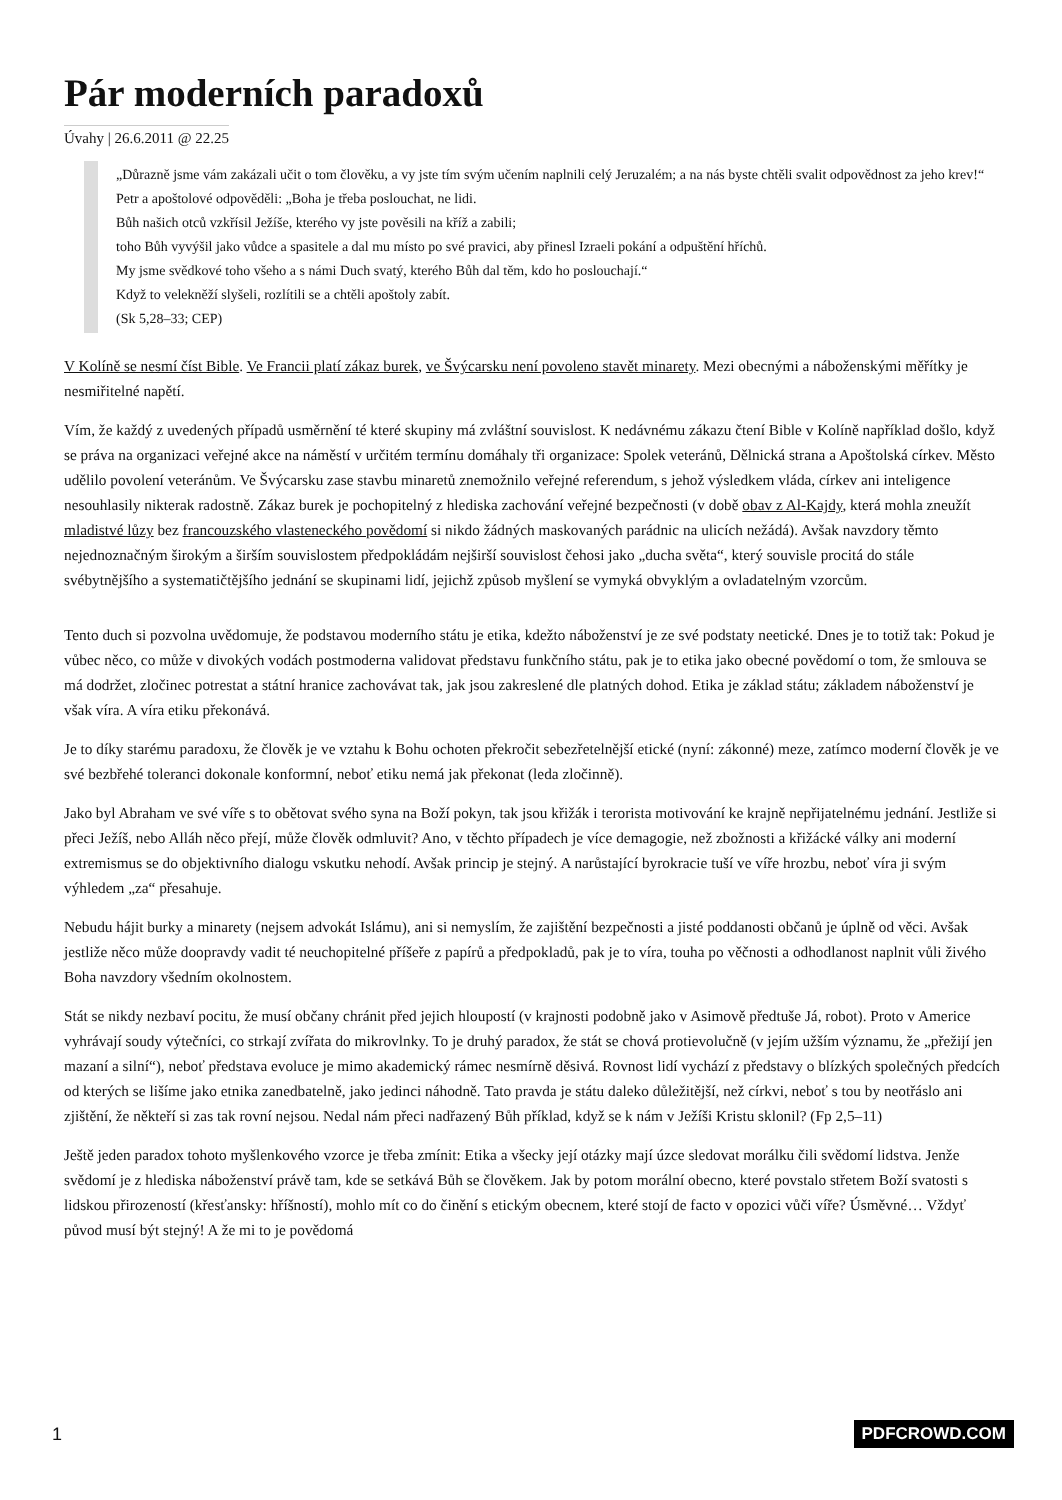Pár moderních paradoxů
Úvahy | 26.6.2011 @ 22.25
„Důrazně jsme vám zakázali učit o tom člověku, a vy jste tím svým učením naplnili celý Jeruzalém; a na nás byste chtěli svalit odpovědnost za jeho krev!“
Petr a apoštolové odpověděli: „Boha je třeba poslouchat, ne lidi.
Bůh našich otců vzkřísil Ježíše, kterého vy jste pověsili na kříž a zabili;
toho Bůh vyvýšil jako vůdce a spasitele a dal mu místo po své pravici, aby přinesl Izraeli pokání a odpuštění hříchů.
My jsme svědkové toho všeho a s námi Duch svatý, kterého Bůh dal těm, kdo ho poslouchají.“
Když to velekněží slyšeli, rozlítili se a chtěli apoštoly zabít.
(Sk 5,28–33; CEP)
V Kolíně se nesmí číst Bible. Ve Francii platí zákaz burek, ve Švýcarsku není povoleno stavět minarety. Mezi obecnými a náboženskými měřítky je nesmiřitelné napětí.
Vím, že každý z uvedených případů usměrnění té které skupiny má zvláštní souvislost. K nedávnému zákazu čtení Bible v Kolíně například došlo, když se práva na organizaci veřejné akce na náměstí v určitém termínu domáhaly tři organizace: Spolek veteránů, Dělnická strana a Apoštolská církev. Město udělilo povolení veteránům. Ve Švýcarsku zase stavbu minaretů znemožnilo veřejné referendum, s jehož výsledkem vláda, církev ani inteligence nesouhlasily nikterak radostně. Zákaz burek je pochopitelný z hlediska zachování veřejné bezpečnosti (v době obav z Al-Kajdy, která mohla zneužít mladistvé lůzy bez francouzského vlasteneckého povědomí si nikdo žádných maskovaných parádnic na ulicích nežádá). Avšak navzdory těmto nejednoznačným širokým a širším souvislostem předpokládám nejširší souvislost čehosi jako „ducha světa“, který souvisle procitá do stále svébytnějšího a systematičtějšího jednání se skupinami lidí, jejichž způsob myšlení se vymyká obvyklým a ovladatelným vzorcům.
Tento duch si pozvolna uvědomuje, že podstavou moderního státu je etika, kdežto náboženství je ze své podstaty neetické. Dnes je to totiž tak: Pokud je vůbec něco, co může v divokých vodách postmoderna validovat představu funkčního státu, pak je to etika jako obecné povědomí o tom, že smlouva se má dodržet, zločinec potrestat a státní hranice zachovávat tak, jak jsou zakreslené dle platných dohod. Etika je základ státu; základem náboženství je však víra. A víra etiku překonává.
Je to díky starému paradoxu, že člověk je ve vztahu k Bohu ochoten překročit sebezřetelnější etické (nyní: zákonné) meze, zatímco moderní člověk je ve své bezbřehé toleranci dokonale konformní, neboť etiku nemá jak překonat (leda zločinně).
Jako byl Abraham ve své víře s to obětovat svého syna na Boží pokyn, tak jsou křižák i terorista motivování ke krajně nepřijatelnému jednání. Jestliže si přeci Ježíš, nebo Alláh něco přejí, může člověk odmluvit? Ano, v těchto případech je více demagogie, než zbožnosti a křižácké války ani moderní extremismus se do objektivního dialogu vskutku nehodí. Avšak princip je stejný. A narůstající byrokracie tuší ve víře hrozbu, neboť víra ji svým výhledem „za“ přesahuje.
Nebudu hájit burky a minarety (nejsem advokát Islámu), ani si nemyslím, že zajištění bezpečnosti a jisté poddanosti občanů je úplně od věci. Avšak jestliže něco může doopravdy vadit té neuchopitelné příšeře z papírů a předpokladů, pak je to víra, touha po věčnosti a odhodlanost naplnit vůli živého Boha navzdory všedním okolnostem.
Stát se nikdy nezbaví pocitu, že musí občany chránit před jejich hloupostí (v krajnosti podobně jako v Asimově předtuše Já, robot). Proto v Americe vyhrávají soudy výtečníci, co strkají zvířata do mikrovlnky. To je druhý paradox, že stát se chová protievolučně (v jejím užším významu, že „přežijí jen mazaní a silní“), neboť představa evoluce je mimo akademický rámec nesmírně děsivá. Rovnost lidí vychází z představy o blízkých společných předcích od kterých se lišíme jako etnika zanedbatelně, jako jedinci náhodně. Tato pravda je státu daleko důležitější, než církvi, neboť s tou by neotřáslo ani zjištění, že někteří si zas tak rovní nejsou. Nedal nám přeci nadřazený Bůh příklad, když se k nám v Ježíši Kristu sklonil? (Fp 2,5–11)
Ještě jeden paradox tohoto myšlenkového vzorce je třeba zmínit: Etika a všecky její otázky mají úzce sledovat morálku čili svědomí lidstva. Jenže svědomí je z hlediska náboženství právě tam, kde se setkává Bůh se člověkem. Jak by potom morální obecno, které povstalo střetem Boží svatosti s lidskou přirozeností (křesťansky: hříšností), mohlo mít co do činění s etickým obecnem, které stojí de facto v opozici vůči víře? Úsměvné… Vždyť původ musí být stejný! A že mi to je povědomá
1 PDFCROWD.COM